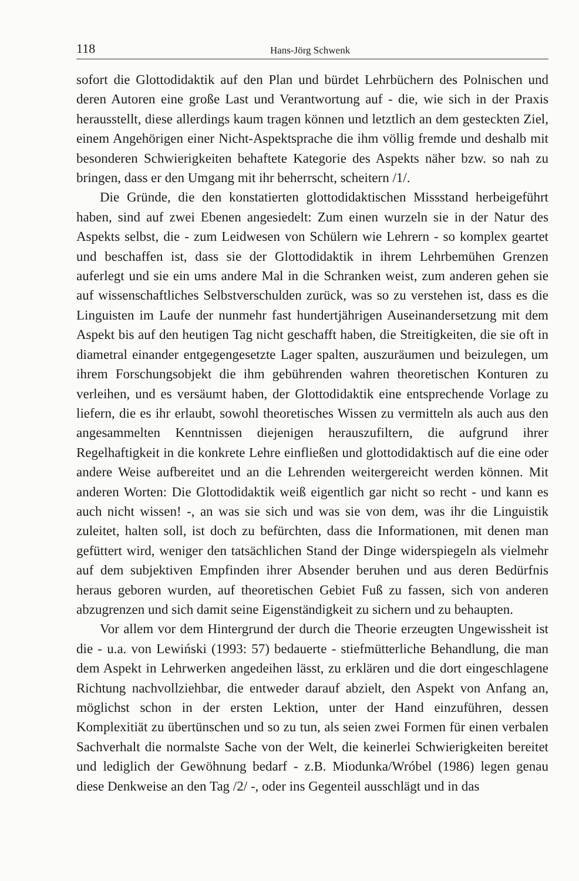118 Hans-Jörg Schwenk
sofort die Glottodidaktik auf den Plan und bürdet Lehrbüchern des Polnischen und deren Autoren eine große Last und Verantwortung auf - die, wie sich in der Praxis herausstellt, diese allerdings kaum tragen können und letztlich an dem gesteckten Ziel, einem Angehörigen einer Nicht-Aspektsprache die ihm völlig fremde und deshalb mit besonderen Schwierigkeiten behaftete Kategorie des Aspekts näher bzw. so nah zu bringen, dass er den Umgang mit ihr beherrscht, scheitern /1/.
Die Gründe, die den konstatierten glottodidaktischen Missstand herbeigeführt haben, sind auf zwei Ebenen angesiedelt: Zum einen wurzeln sie in der Natur des Aspekts selbst, die - zum Leidwesen von Schülern wie Lehrern - so komplex geartet und beschaffen ist, dass sie der Glottodidaktik in ihrem Lehrbemühen Grenzen auferlegt und sie ein ums andere Mal in die Schranken weist, zum anderen gehen sie auf wissenschaftliches Selbstverschulden zurück, was so zu verstehen ist, dass es die Linguisten im Laufe der nunmehr fast hundertjährigen Auseinandersetzung mit dem Aspekt bis auf den heutigen Tag nicht geschafft haben, die Streitigkeiten, die sie oft in diametral einander entgegengesetzte Lager spalten, auszuräumen und beizulegen, um ihrem Forschungsobjekt die ihm gebührenden wahren theoretischen Konturen zu verleihen, und es versäumt haben, der Glottodidaktik eine entsprechende Vorlage zu liefern, die es ihr erlaubt, sowohl theoretisches Wissen zu vermitteln als auch aus den angesammelten Kenntnissen diejenigen herauszufiltern, die aufgrund ihrer Regelhaftigkeit in die konkrete Lehre einfließen und glottodidaktisch auf die eine oder andere Weise aufbereitet und an die Lehrenden weitergereicht werden können. Mit anderen Worten: Die Glottodidaktik weiß eigentlich gar nicht so recht - und kann es auch nicht wissen! -, an was sie sich und was sie von dem, was ihr die Linguistik zuleitet, halten soll, ist doch zu befürchten, dass die Informationen, mit denen man gefüttert wird, weniger den tatsächlichen Stand der Dinge widerspiegeln als vielmehr auf dem subjektiven Empfinden ihrer Absender beruhen und aus deren Bedürfnis heraus geboren wurden, auf theoretischen Gebiet Fuß zu fassen, sich von anderen abzugrenzen und sich damit seine Eigenständigkeit zu sichern und zu behaupten.
Vor allem vor dem Hintergrund der durch die Theorie erzeugten Ungewissheit ist die - u.a. von Lewiński (1993: 57) bedauerte - stiefmütterliche Behandlung, die man dem Aspekt in Lehrwerken angedeihen lässt, zu erklären und die dort eingeschlagene Richtung nachvollziehbar, die entweder darauf abzielt, den Aspekt von Anfang an, möglichst schon in der ersten Lektion, unter der Hand einzuführen, dessen Komplexitiät zu übertünschen und so zu tun, als seien zwei Formen für einen verbalen Sachverhalt die normalste Sache von der Welt, die keinerlei Schwierigkeiten bereitet und lediglich der Gewöhnung bedarf - z.B. Miodunka/Wróbel (1986) legen genau diese Denkweise an den Tag /2/ -, oder ins Gegenteil ausschlägt und in das